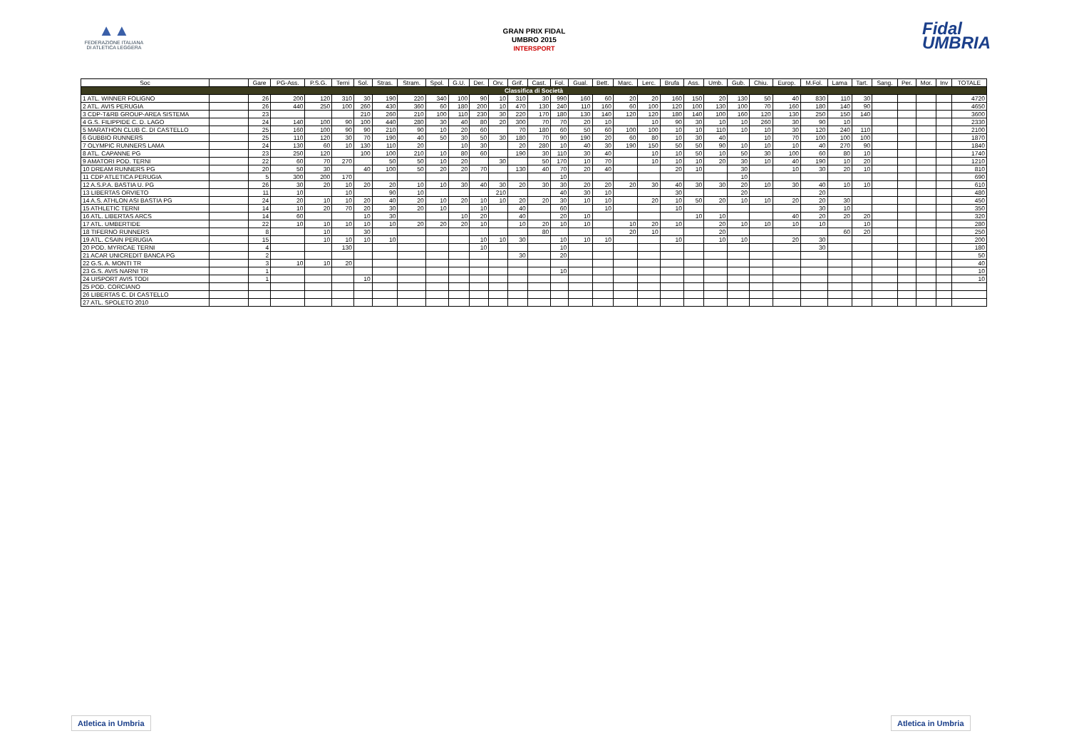▲▲
FEDERAZIONE ITALIANA
DI ATLETICA LEGGERA
GRAN PRIX FIDAL
UMBRO 2015
INTERSPORT
Fidal
UMBRIA
| Soc | | Gare | PG-Ass. | P.S.G. | Terni | Sol. | Stras. | Stram. | Spol. | G.U. | Der. | Orv. | Grif. | Cast. | Fol. | Gual. | Bett. | Marc. | Lerc. | Brufa | Ass. | Umb. | Gub. | Chiu. | Europ. | M.Fol. | Lama | Tart. | Sang. | Per. | Mor. | Inv | TOTALE |
| --- | --- | --- | --- | --- | --- | --- | --- | --- | --- | --- | --- | --- | --- | --- | --- | --- | --- | --- | --- | --- | --- | --- | --- | --- | --- | --- | --- | --- | --- | --- | --- | --- | --- |
| Classifica di Società | | | | | | | | | | | | | | | | | | | | | | | | | | | | | | | | | |
| 1 ATL. WINNER FOLIGNO | | 26 | 200 | 120 | 310 | 30 | 190 | 220 | 340 | 100 | 90 | 10 | 310 | 30 | 990 | 160 | 60 | 20 | 20 | 160 | 150 | 20 | 130 | 50 | 40 | 830 | 110 | 30 | | | | | 4720 |
| 2 ATL. AVIS PERUGIA | | 26 | 440 | 250 | 100 | 260 | 430 | 360 | 60 | 180 | 200 | 10 | 470 | 130 | 240 | 110 | 160 | 60 | 100 | 120 | 100 | 130 | 100 | 70 | 160 | 180 | 140 | 90 | | | | | 4650 |
| 3 CDP-T&RB GROUP-AREA SISTEMA | | 23 | | | | 210 | 260 | 210 | 100 | 110 | 230 | 30 | 220 | 170 | 180 | 130 | 140 | 120 | 120 | 180 | 140 | 100 | 160 | 120 | 130 | 250 | 150 | 140 | | | | | 3600 |
| 4 G.S. FILIPPIDE C. D. LAGO | | 24 | 140 | 100 | 90 | 100 | 440 | 280 | 30 | 40 | 80 | 20 | 300 | 70 | 70 | 20 | 10 | | 10 | 90 | 30 | 10 | 10 | 260 | 30 | 90 | 10 | | | | | | 2330 |
| 5 MARATHON CLUB C. DI CASTELLO | | 25 | 160 | 100 | 90 | 90 | 210 | 90 | 10 | 20 | 60 | | 70 | 180 | 60 | 50 | 60 | 100 | 100 | 10 | 10 | 110 | 10 | 10 | 30 | 120 | 240 | 110 | | | | | 2100 |
| 6 GUBBIO RUNNERS | | 25 | 110 | 120 | 30 | 70 | 190 | 40 | 50 | 30 | 50 | 30 | 180 | 70 | 90 | 190 | 20 | 60 | 80 | 10 | 30 | 40 | | 10 | 70 | 100 | 100 | 100 | | | | | 1870 |
| 7 OLYMPIC RUNNERS LAMA | | 24 | 130 | 60 | 10 | 130 | 110 | 20 | | 10 | 30 | | 20 | 280 | 10 | 40 | 30 | 190 | 150 | 50 | 50 | 90 | 10 | 10 | 10 | 40 | 270 | 90 | | | | | 1840 |
| 8 ATL. CAPANNE PG | | 23 | 250 | 120 | | 100 | 100 | 210 | 10 | 80 | 60 | | 190 | 30 | 110 | 30 | 40 | | 10 | 10 | 50 | 10 | 50 | 30 | 100 | 60 | 80 | 10 | | | | | 1740 |
| 9 AMATORI POD. TERNI | | 22 | 60 | 70 | 270 | | 50 | 50 | 10 | 20 | | 30 | | 50 | 170 | 10 | 70 | | 10 | 10 | 10 | 20 | 30 | 10 | 40 | 190 | 10 | 20 | | | | | 1210 |
| 10 DREAM RUNNERS PG | | 20 | 50 | 30 | | 40 | 100 | 50 | 20 | 20 | 70 | | 130 | 40 | 70 | 20 | 40 | | | 20 | 10 | | 30 | | 10 | 30 | 20 | 10 | | | | | 810 |
| 11 CDP ATLETICA PERUGIA | | 5 | 300 | 200 | 170 | | | | | | | | | | 10 | | | | | | | | 10 | | | | | | | | | | 690 |
| 12 A.S.P.A. BASTIA U. PG | | 26 | 30 | 20 | 10 | 20 | 20 | 10 | 10 | 30 | 40 | 30 | 20 | 30 | 30 | 20 | 20 | 20 | 30 | 40 | 30 | 30 | 20 | 10 | 30 | 40 | 10 | 10 | | | | | 610 |
| 13 LIBERTAS ORVIETO | | 11 | 10 | | 10 | | 90 | 10 | | | | 210 | | | 40 | 30 | 10 | | | 30 | | | 20 | | | 20 | | | | | | | 480 |
| 14 A.S. ATHLON ASI BASTIA PG | | 24 | 20 | 10 | 10 | 20 | 40 | 20 | 10 | 20 | 10 | 10 | 20 | 20 | 30 | 10 | 10 | | 20 | 10 | 50 | 20 | 10 | 10 | 20 | 20 | 30 | | | | | | 450 |
| 15 ATHLETIC TERNI | | 14 | 10 | 20 | 70 | 20 | 30 | 20 | 10 | | 10 | | 40 | | 60 | | 10 | | | 10 | | | | | | 30 | 10 | | | | | | 350 |
| 16 ATL. LIBERTAS ARCS | | 14 | 60 | | | 10 | 30 | | | 10 | 20 | | 40 | | 20 | 10 | | | | | 10 | 10 | | | 40 | 20 | 20 | 20 | | | | | 320 |
| 17 ATL. UMBERTIDE | | 22 | 10 | 10 | 10 | 10 | 10 | 20 | 20 | 20 | 10 | | 10 | 20 | 10 | 10 | | 10 | 20 | 10 | | 20 | 10 | 10 | 10 | 10 | | 10 | | | | | 280 |
| 18 TIFERNO RUNNERS | | 8 | | 10 | | 30 | | | | | | | | 80 | | | | 20 | 10 | | | 20 | | | | | 60 | 20 | | | | | 250 |
| 19 ATL. CSAIN PERUGIA | | 15 | | 10 | 10 | 10 | 10 | | | | 10 | 10 | 30 | | 10 | 10 | 10 | | | 10 | | 10 | 10 | | 20 | 30 | | | | | | | 200 |
| 20 POD. MYRICAE TERNI | | 4 | | | 130 | | | | | | 10 | | | | 10 | | | | | | | | | | | 30 | | | | | | | 180 |
| 21 ACAR UNICREDIT BANCA PG | | 2 | | | | | | | | | | | 30 | | 20 | | | | | | | | | | | | | | | | | | 50 |
| 22 G.S. A. MONTI TR | | 3 | 10 | 10 | 20 | | | | | | | | | | | | | | | | | | | | | | | | | | | | 40 |
| 23 G.S. AVIS NARNI TR | | 1 | | | | | | | | | | | | | 10 | | | | | | | | | | | | | | | | | | 10 |
| 24 UISPORT AVIS TODI | | 1 | | | | 10 | | | | | | | | | | | | | | | | | | | | | | | | | | | 10 |
| 25 POD. CORCIANO | | | | | | | | | | | | | | | | | | | | | | | | | | | | | | | | | |
| 26 LIBERTAS C. DI CASTELLO | | | | | | | | | | | | | | | | | | | | | | | | | | | | | | | | | |
| 27 ATL. SPOLETO 2010 | | | | | | | | | | | | | | | | | | | | | | | | | | | | | | | | | |
Atletica in Umbria Atletica in Umbria